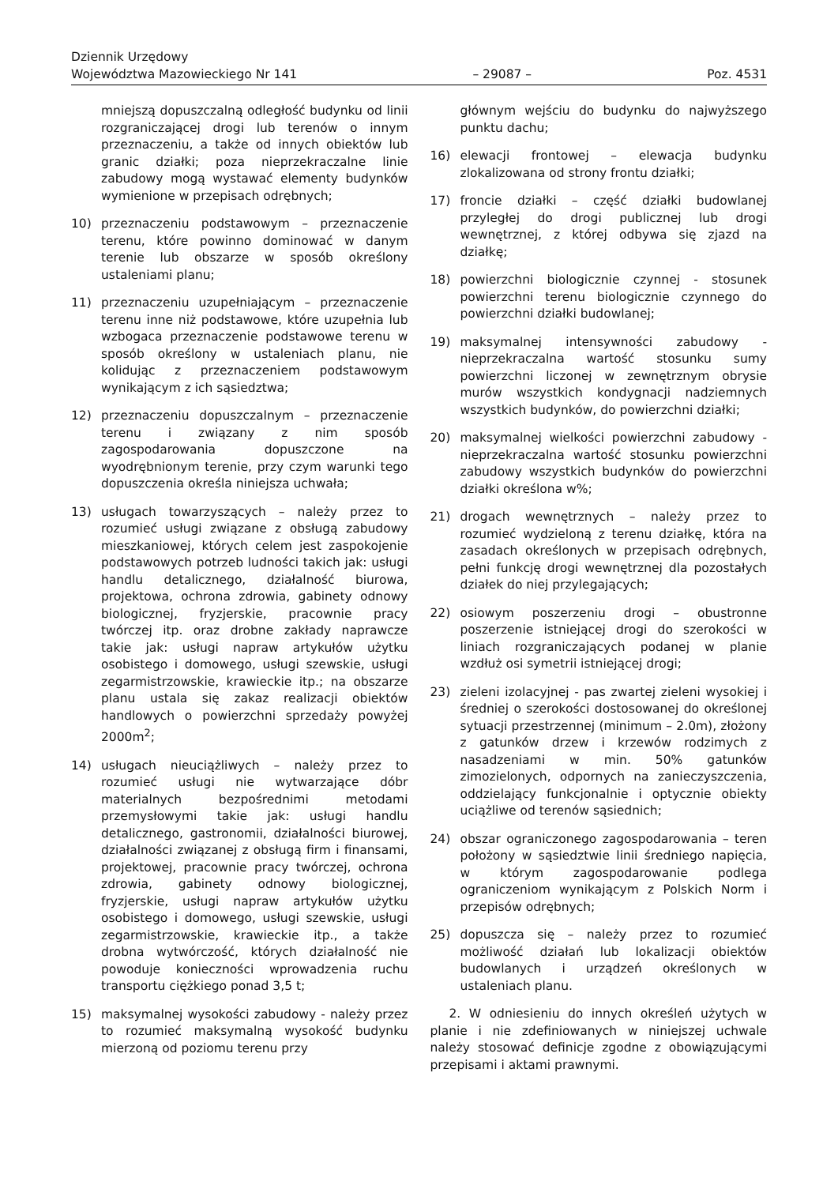Dziennik Urzędowy
Województwa Mazowieckiego Nr 141
– 29087 –
Poz. 4531
mniejszą dopuszczalną odległość budynku od linii rozgraniczającej drogi lub terenów o innym przeznaczeniu, a także od innych obiektów lub granic działki; poza nieprzekraczalne linie zabudowy mogą wystawać elementy budynków wymienione w przepisach odrębnych;
10) przeznaczeniu podstawowym – przeznaczenie terenu, które powinno dominować w danym terenie lub obszarze w sposób określony ustaleniami planu;
11) przeznaczeniu uzupełniającym – przeznaczenie terenu inne niż podstawowe, które uzupełnia lub wzbogaca przeznaczenie podstawowe terenu w sposób określony w ustaleniach planu, nie kolidując z przeznaczeniem podstawowym wynikającym z ich sąsiedztwa;
12) przeznaczeniu dopuszczalnym – przeznaczenie terenu i związany z nim sposób zagospodarowania dopuszczone na wyodrębnionym terenie, przy czym warunki tego dopuszczenia określa niniejsza uchwała;
13) usługach towarzyszących – należy przez to rozumieć usługi związane z obsługą zabudowy mieszkaniowej, których celem jest zaspokojenie podstawowych potrzeb ludności takich jak: usługi handlu detalicznego, działalność biurowa, projektowa, ochrona zdrowia, gabinety odnowy biologicznej, fryzjerskie, pracownie pracy twórczej itp. oraz drobne zakłady naprawcze takie jak: usługi napraw artykułów użytku osobistego i domowego, usługi szewskie, usługi zegarmistrzowskie, krawieckie itp.; na obszarze planu ustala się zakaz realizacji obiektów handlowych o powierzchni sprzedaży powyżej 2000m<sup>2</sup>;
14) usługach nieuciążliwych – należy przez to rozumieć usługi nie wytwarzające dóbr materialnych bezpośrednimi metodami przemysłowymi takie jak: usługi handlu detalicznego, gastronomii, działalności biurowej, działalności związanej z obsługą firm i finansami, projektowej, pracownie pracy twórczej, ochrona zdrowia, gabinety odnowy biologicznej, fryzjerskie, usługi napraw artykułów użytku osobistego i domowego, usługi szewskie, usługi zegarmistrzowskie, krawieckie itp., a także drobna wytwórczość, których działalność nie powoduje konieczności wprowadzenia ruchu transportu ciężkiego ponad 3,5 t;
15) maksymalnej wysokości zabudowy - należy przez to rozumieć maksymalną wysokość budynku mierzoną od poziomu terenu przy
głównym wejściu do budynku do najwyższego punktu dachu;
16) elewacji frontowej – elewacja budynku zlokalizowana od strony frontu działki;
17) froncie działki – część działki budowlanej przyległej do drogi publicznej lub drogi wewnętrznej, z której odbywa się zjazd na działkę;
18) powierzchni biologicznie czynnej - stosunek powierzchni terenu biologicznie czynnego do powierzchni działki budowlanej;
19) maksymalnej intensywności zabudowy - nieprzekraczalna wartość stosunku sumy powierzchni liczonej w zewnętrznym obrysie murów wszystkich kondygnacji nadziemnych wszystkich budynków, do powierzchni działki;
20) maksymalnej wielkości powierzchni zabudowy - nieprzekraczalna wartość stosunku powierzchni zabudowy wszystkich budynków do powierzchni działki określona w%;
21) drogach wewnętrznych – należy przez to rozumieć wydzieloną z terenu działkę, która na zasadach określonych w przepisach odrębnych, pełni funkcję drogi wewnętrznej dla pozostałych działek do niej przylegających;
22) osiowym poszerzeniu drogi – obustronne poszerzenie istniejącej drogi do szerokości w liniach rozgraniczających podanej w planie wzdłuż osi symetrii istniejącej drogi;
23) zieleni izolacyjnej - pas zwartej zieleni wysokiej i średniej o szerokości dostosowanej do określonej sytuacji przestrzennej (minimum – 2.0m), złożony z gatunków drzew i krzewów rodzimych z nasadzeniami w min. 50% gatunków zimozielonych, odpornych na zanieczyszczenia, oddzielający funkcjonalnie i optycznie obiekty uciążliwe od terenów sąsiednich;
24) obszar ograniczonego zagospodarowania – teren położony w sąsiedztwie linii średniego napięcia, w którym zagospodarowanie podlega ograniczeniom wynikającym z Polskich Norm i przepisów odrębnych;
25) dopuszcza się – należy przez to rozumieć możliwość działań lub lokalizacji obiektów budowlanych i urządzeń określonych w ustaleniach planu.
2. W odniesieniu do innych określeń użytych w planie i nie zdefiniowanych w niniejszej uchwale należy stosować definicje zgodne z obowiązującymi przepisami i aktami prawnymi.